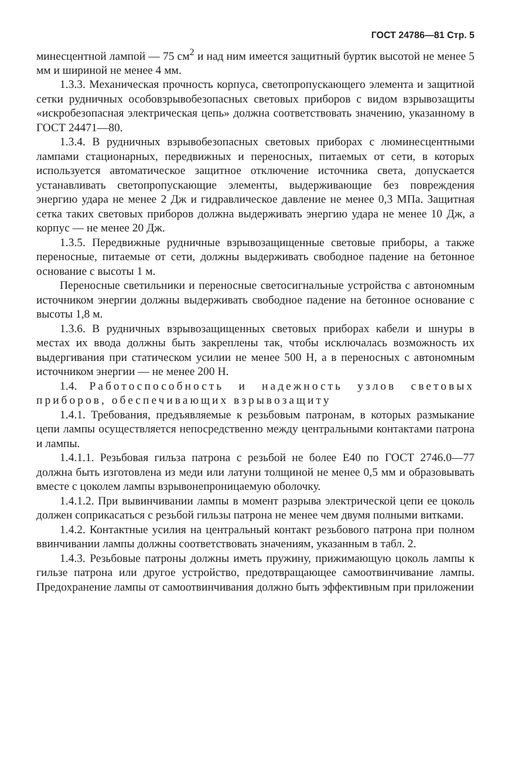ГОСТ 24786—81 Стр. 5
минесцентной лампой — 75 см<sup>2</sup> и над ним имеется защитный буртик высотой не менее 5 мм и шириной не менее 4 мм.
1.3.3. Механическая прочность корпуса, светопропускающего элемента и защитной сетки рудничных особовзрывобезопасных световых приборов с видом взрывозащиты «искробезопасная электрическая цепь» должна соответствовать значению, указанному в ГОСТ 24471—80.
1.3.4. В рудничных взрывобезопасных световых приборах с люминесцентными лампами стационарных, передвижных и переносных, питаемых от сети, в которых используется автоматическое защитное отключение источника света, допускается устанавливать светопропускающие элементы, выдерживающие без повреждения энергию удара не менее 2 Дж и гидравлическое давление не менее 0,3 МПа. Защитная сетка таких световых приборов должна выдерживать энергию удара не менее 10 Дж, а корпус — не менее 20 Дж.
1.3.5. Передвижные рудничные взрывозащищенные световые приборы, а также переносные, питаемые от сети, должны выдерживать свободное падение на бетонное основание с высоты 1 м.
Переносные светильники и переносные светосигнальные устройства с автономным источником энергии должны выдерживать свободное падение на бетонное основание с высоты 1,8 м.
1.3.6. В рудничных взрывозащищенных световых приборах кабели и шнуры в местах их ввода должны быть закреплены так, чтобы исключалась возможность их выдергивания при статическом усилии не менее 500 Н, а в переносных с автономным источником энергии — не менее 200 Н.
1.4. Работоспособность и надежность узлов световых приборов, обеспечивающих взрывозащиту
1.4.1. Требования, предъявляемые к резьбовым патронам, в которых размыкание цепи лампы осуществляется непосредственно между центральными контактами патрона и лампы.
1.4.1.1. Резьбовая гильза патрона с резьбой не более Е40 по ГОСТ 2746.0—77 должна быть изготовлена из меди или латуни толщиной не менее 0,5 мм и образовывать вместе с цоколем лампы взрывонепроницаемую оболочку.
1.4.1.2. При вывинчивании лампы в момент разрыва электрической цепи ее цоколь должен соприкасаться с резьбой гильзы патрона не менее чем двумя полными витками.
1.4.2. Контактные усилия на центральный контакт резьбового патрона при полном ввинчивании лампы должны соответствовать значениям, указанным в табл. 2.
1.4.3. Резьбовые патроны должны иметь пружину, прижимающую цоколь лампы к гильзе патрона или другое устройство, предотвращающее самоотвинчивание лампы. Предохранение лампы от самоотвинчивания должно быть эффективным при приложении